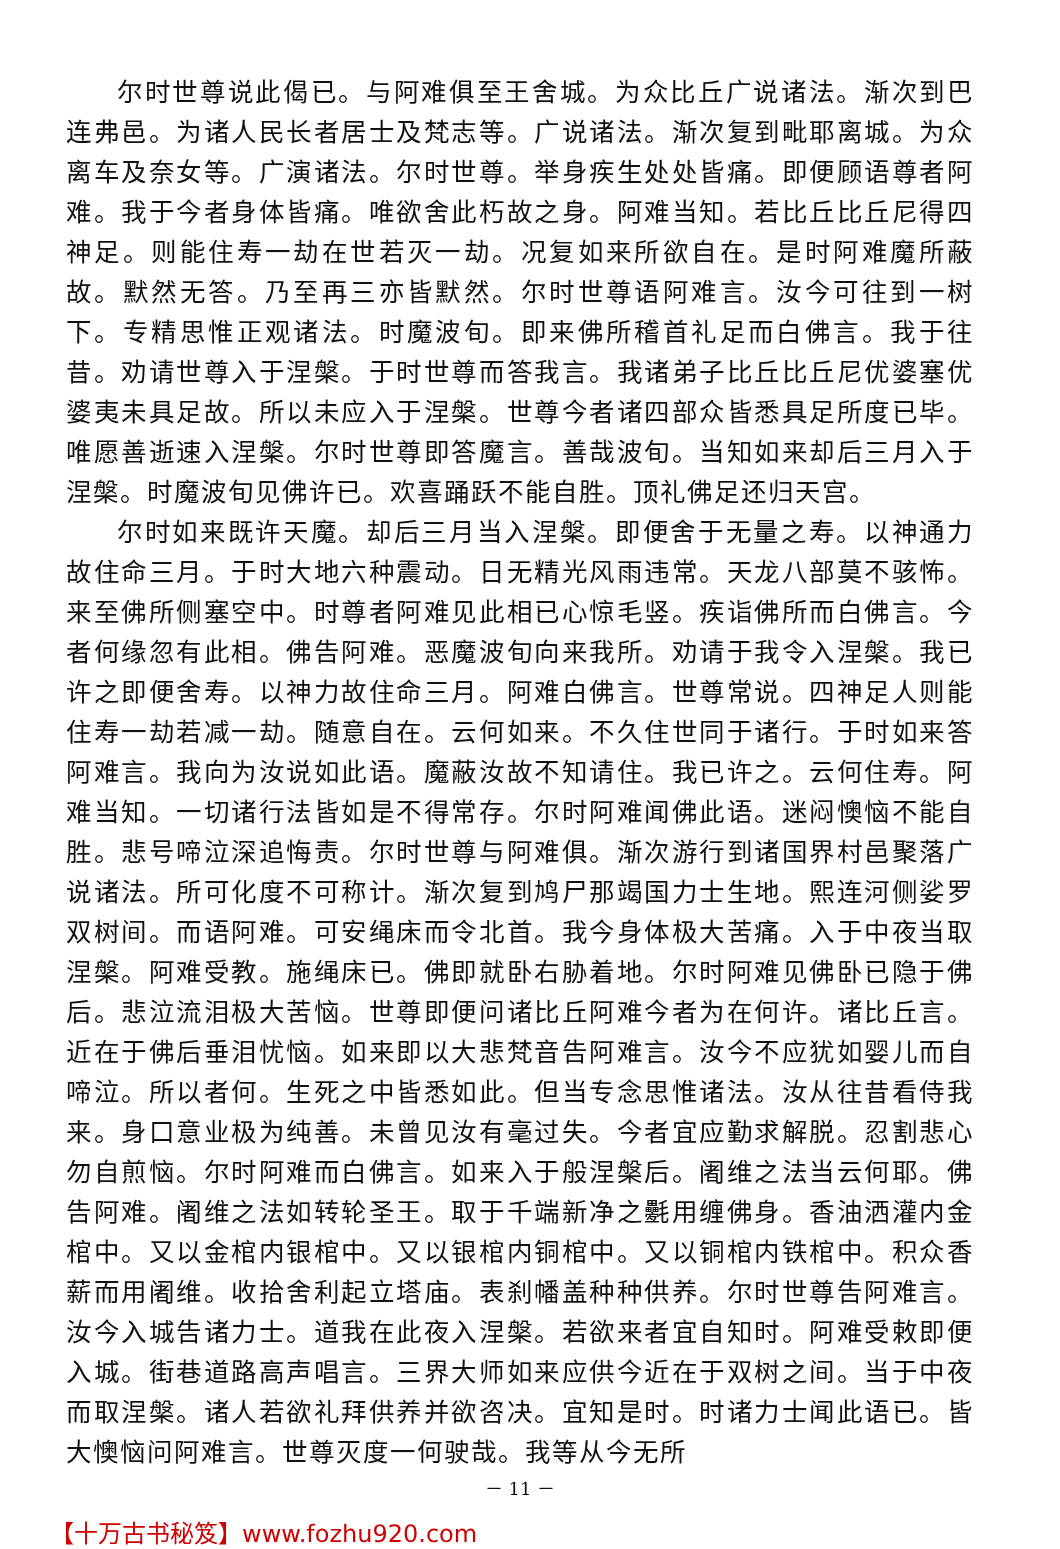尔时世尊说此偈已。与阿难俱至王舍城。为众比丘广说诸法。渐次到巴连弗邑。为诸人民长者居士及梵志等。广说诸法。渐次复到毗耶离城。为众离车及奈女等。广演诸法。尔时世尊。举身疾生处处皆痛。即便顾语尊者阿难。我于今者身体皆痛。唯欲舍此朽故之身。阿难当知。若比丘比丘尼得四神足。则能住寿一劫在世若灭一劫。况复如来所欲自在。是时阿难魔所蔽故。默然无答。乃至再三亦皆默然。尔时世尊语阿难言。汝今可往到一树下。专精思惟正观诸法。时魔波旬。即来佛所稽首礼足而白佛言。我于往昔。劝请世尊入于涅槃。于时世尊而答我言。我诸弟子比丘比丘尼优婆塞优婆夷未具足故。所以未应入于涅槃。世尊今者诸四部众皆悉具足所度已毕。唯愿善逝速入涅槃。尔时世尊即答魔言。善哉波旬。当知如来却后三月入于涅槃。时魔波旬见佛许已。欢喜踊跃不能自胜。顶礼佛足还归天宫。
尔时如来既许天魔。却后三月当入涅槃。即便舍于无量之寿。以神通力故住命三月。于时大地六种震动。日无精光风雨违常。天龙八部莫不骇怖。来至佛所侧塞空中。时尊者阿难见此相已心惊毛竖。疾诣佛所而白佛言。今者何缘忽有此相。佛告阿难。恶魔波旬向来我所。劝请于我令入涅槃。我已许之即便舍寿。以神力故住命三月。阿难白佛言。世尊常说。四神足人则能住寿一劫若减一劫。随意自在。云何如来。不久住世同于诸行。于时如来答阿难言。我向为汝说如此语。魔蔽汝故不知请住。我已许之。云何住寿。阿难当知。一切诸行法皆如是不得常存。尔时阿难闻佛此语。迷闷懊恼不能自胜。悲号啼泣深追悔责。尔时世尊与阿难俱。渐次游行到诸国界村邑聚落广说诸法。所可化度不可称计。渐次复到鸠尸那竭国力士生地。熙连河侧娑罗双树间。而语阿难。可安绳床而令北首。我今身体极大苦痛。入于中夜当取涅槃。阿难受教。施绳床已。佛即就卧右胁着地。尔时阿难见佛卧已隐于佛后。悲泣流泪极大苦恼。世尊即便问诸比丘阿难今者为在何许。诸比丘言。近在于佛后垂泪忧恼。如来即以大悲梵音告阿难言。汝今不应犹如婴儿而自啼泣。所以者何。生死之中皆悉如此。但当专念思惟诸法。汝从往昔看侍我来。身口意业极为纯善。未曾见汝有毫过失。今者宜应勤求解脱。忍割悲心勿自煎恼。尔时阿难而白佛言。如来入于般涅槃后。阇维之法当云何耶。佛告阿难。阇维之法如转轮圣王。取于千端新净之氎用缠佛身。香油洒灌内金棺中。又以金棺内银棺中。又以银棺内铜棺中。又以铜棺内铁棺中。积众香薪而用阇维。收拾舍利起立塔庙。表刹幡盖种种供养。尔时世尊告阿难言。汝今入城告诸力士。道我在此夜入涅槃。若欲来者宜自知时。阿难受敕即便入城。街巷道路高声唱言。三界大师如来应供今近在于双树之间。当于中夜而取涅槃。诸人若欲礼拜供养并欲咨决。宜知是时。时诸力士闻此语已。皆大懊恼问阿难言。世尊灭度一何驶哉。我等从今无所
－ 11 －
【十万古书秘笈】www.fozhu920.com